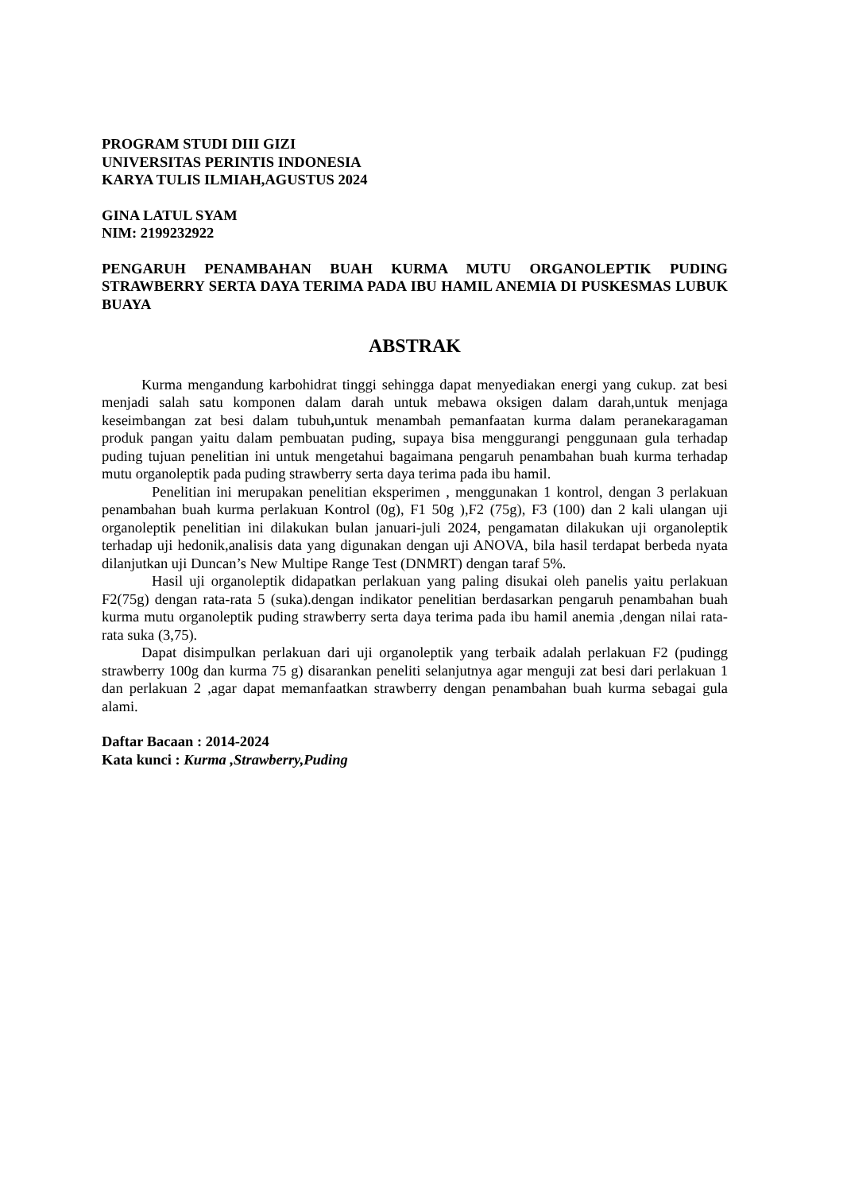PROGRAM STUDI DIII GIZI
UNIVERSITAS PERINTIS INDONESIA
KARYA TULIS ILMIAH,AGUSTUS 2024
GINA LATUL SYAM
NIM: 2199232922
PENGARUH PENAMBAHAN BUAH KURMA MUTU ORGANOLEPTIK PUDING STRAWBERRY SERTA DAYA TERIMA PADA IBU HAMIL ANEMIA DI PUSKESMAS LUBUK BUAYA
ABSTRAK
Kurma mengandung karbohidrat tinggi sehingga dapat menyediakan energi yang cukup. zat besi menjadi salah satu komponen dalam darah untuk mebawa oksigen dalam darah,untuk menjaga keseimbangan zat besi dalam tubuh, untuk menambah pemanfaatan kurma dalam peranekaragaman produk pangan yaitu dalam pembuatan puding, supaya bisa menggurangi penggunaan gula terhadap puding tujuan penelitian ini untuk mengetahui bagaimana pengaruh penambahan buah kurma terhadap mutu organoleptik pada puding strawberry serta daya terima pada ibu hamil.
Penelitian ini merupakan penelitian eksperimen , menggunakan 1 kontrol, dengan 3 perlakuan penambahan buah kurma perlakuan Kontrol (0g), F1 50g ),F2 (75g), F3 (100) dan 2 kali ulangan uji organoleptik penelitian ini dilakukan bulan januari-juli 2024, pengamatan dilakukan uji organoleptik terhadap uji hedonik,analisis data yang digunakan dengan uji ANOVA, bila hasil terdapat berbeda nyata dilanjutkan uji Duncan’s New Multipe Range Test (DNMRT) dengan taraf 5%.
Hasil uji organoleptik didapatkan perlakuan yang paling disukai oleh panelis yaitu perlakuan F2(75g) dengan rata-rata 5 (suka).dengan indikator penelitian berdasarkan pengaruh penambahan buah kurma mutu organoleptik puding strawberry serta daya terima pada ibu hamil anemia ,dengan nilai rata-rata suka (3,75).
Dapat disimpulkan perlakuan dari uji organoleptik yang terbaik adalah perlakuan F2 (pudingg strawberry 100g dan kurma 75 g) disarankan peneliti selanjutnya agar menguji zat besi dari perlakuan 1 dan perlakuan 2 ,agar dapat memanfaatkan strawberry dengan penambahan buah kurma sebagai gula alami.
Daftar Bacaan : 2014-2024
Kata kunci : Kurma ,Strawberry,Puding